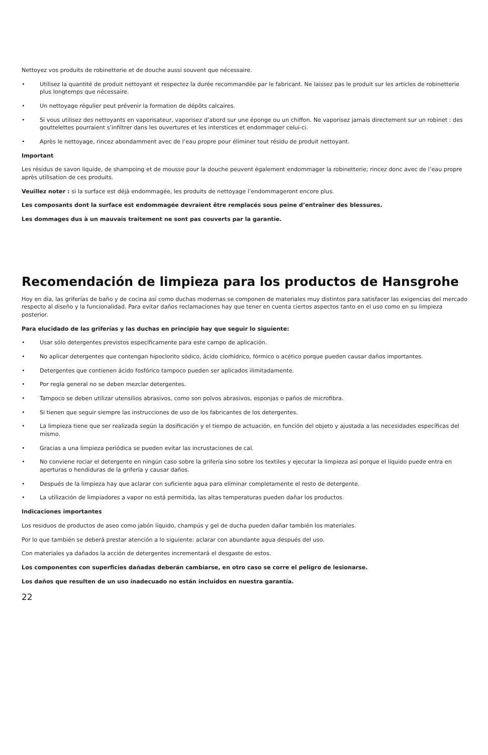Nettoyez vos produits de robinetterie et de douche aussi souvent que nécessaire.
• Utilisez la quantité de produit nettoyant et respectez la durée recommandée par le fabricant. Ne laissez pas le produit sur les articles de robinetterie plus longtemps que nécessaire.
• Un nettoyage régulier peut prévenir la formation de dépôts calcaires.
• Si vous utilisez des nettoyants en vaporisateur, vaporisez d’abord sur une éponge ou un chiffon. Ne vaporisez jamais directement sur un robinet : des gouttelettes pourraient s’infiltrer dans les ouvertures et les interstices et endommager celui-ci.
• Après le nettoyage, rincez abondamment avec de l’eau propre pour éliminer tout résidu de produit nettoyant.
Important
Les résidus de savon liquide, de shampoing et de mousse pour la douche peuvent également endommager la robinetterie; rincez donc avec de l’eau propre après utilisation de ces produits.
Veuillez noter : si la surface est déjà endommagée, les produits de nettoyage l’endommageront encore plus.
Les composants dont la surface est endommagée devraient être remplacés sous peine d’entraîner des blessures.
Les dommages dus à un mauvais traitement ne sont pas couverts par la garantie.
Recomendación de limpieza para los productos de Hansgrohe
Hoy en día, las griferías de baño y de cocina así como duchas modernas se componen de materiales muy distintos para satisfacer las exigencias del mercado respecto al diseño y la funcionalidad. Para evitar daños reclamaciones hay que tener en cuenta ciertos aspectos tanto en el uso como en su limpieza posterior.
Para elucidado de las griferías y las duchas en principio hay que seguir lo siguiente:
• Usar sólo detergentes previstos específicamente para este campo de aplicación.
• No aplicar detergentes que contengan hipoclorito sódico, ácido clorhídrico, fórmico o acético porque pueden causar daños importantes.
• Detergentes que contienen ácido fosfórico tampoco pueden ser aplicados ilimitadamente.
• Por regla general no se deben mezclar detergentes.
• Tampoco se deben utilizar utensilios abrasivos, como son polvos abrasivos, esponjas o paños de microfibra.
• Si tienen que seguir siempre las instrucciones de uso de los fabricantes de los detergentes.
• La limpieza tiene que ser realizada según la dosificación y el tiempo de actuación, en función del objeto y ajustada a las necesidades específicas del mismo.
• Gracias a una limpieza periódica se pueden evitar las incrustaciones de cal.
• No conviene rociar el detergente en ningún caso sobre la grifería sino sobre los textiles y ejecutar la limpieza así porque el líquido puede entra en aperturas o hendiduras de la grifería y causar daños.
• Después de la limpieza hay que aclarar con suficiente agua para eliminar completamente el resto de detergente.
• La utilización de limpiadores a vapor no está permitida, las altas temperaturas pueden dañar los productos.
Indicaciones importantes
Los residuos de productos de aseo como jabón líquido, champús y gel de ducha pueden dañar también los materiales.
Por lo que también se deberá prestar atención a lo siguiente: aclarar con abundante agua después del uso.
Con materiales ya dañados la acción de detergentes incrementará el desgaste de estos.
Los componentes con superficies dañadas deberán cambiarse, en otro caso se corre el peligro de lesionarse.
Los daños que resulten de un uso inadecuado no están incluidos en nuestra garantía.
22